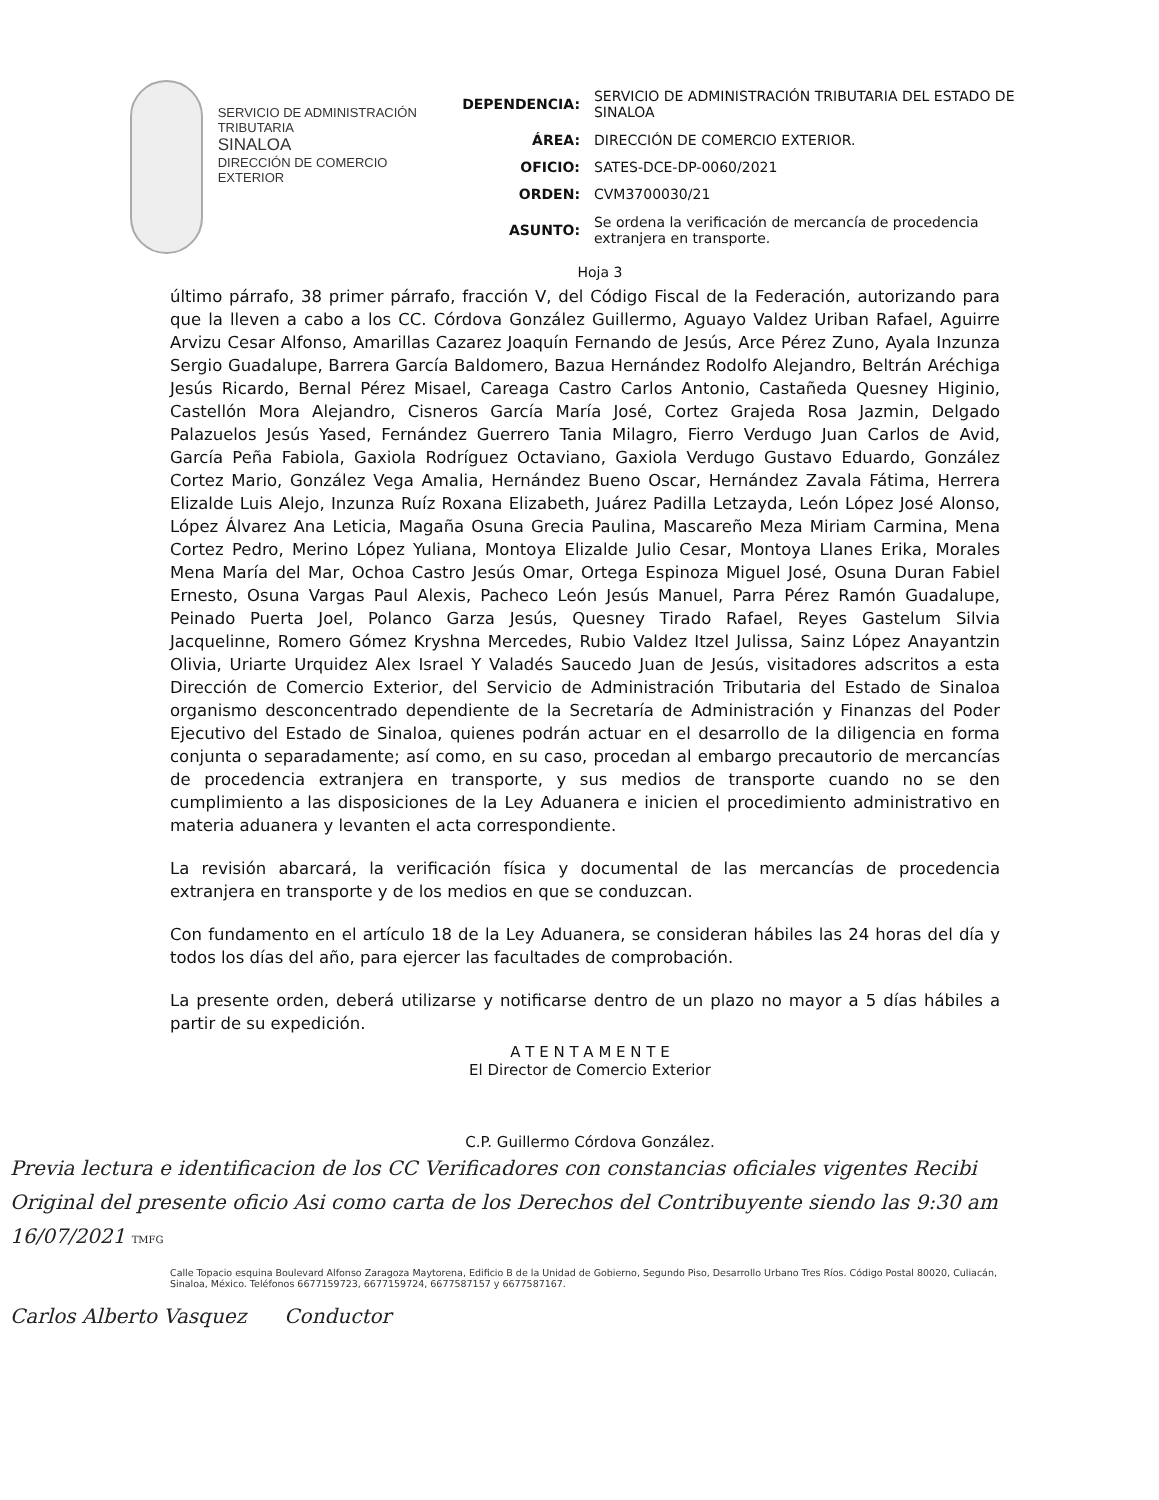SERVICIO DE ADMINISTRACIÓN
TRIBUTARIA
SINALOA
DIRECCIÓN DE COMERCIO
EXTERIOR
| DEPENDENCIA: | SERVICIO DE ADMINISTRACIÓN TRIBUTARIA DEL ESTADO DE SINALOA |
| ÁREA: | DIRECCIÓN DE COMERCIO EXTERIOR. |
| OFICIO: | SATES-DCE-DP-0060/2021 |
| ORDEN: | CVM3700030/21 |
| ASUNTO: | Se ordena la verificación de mercancía de procedencia extranjera en transporte. |
Hoja 3
último párrafo, 38 primer párrafo, fracción V, del Código Fiscal de la Federación, autorizando para que la lleven a cabo a los CC. Córdova González Guillermo, Aguayo Valdez Uriban Rafael, Aguirre Arvizu Cesar Alfonso, Amarillas Cazarez Joaquín Fernando de Jesús, Arce Pérez Zuno, Ayala Inzunza Sergio Guadalupe, Barrera García Baldomero, Bazua Hernández Rodolfo Alejandro, Beltrán Aréchiga Jesús Ricardo, Bernal Pérez Misael, Careaga Castro Carlos Antonio, Castañeda Quesney Higinio, Castellón Mora Alejandro, Cisneros García María José, Cortez Grajeda Rosa Jazmin, Delgado Palazuelos Jesús Yased, Fernández Guerrero Tania Milagro, Fierro Verdugo Juan Carlos de Avid, García Peña Fabiola, Gaxiola Rodríguez Octaviano, Gaxiola Verdugo Gustavo Eduardo, González Cortez Mario, González Vega Amalia, Hernández Bueno Oscar, Hernández Zavala Fátima, Herrera Elizalde Luis Alejo, Inzunza Ruíz Roxana Elizabeth, Juárez Padilla Letzayda, León López José Alonso, López Álvarez Ana Leticia, Magaña Osuna Grecia Paulina, Mascareño Meza Miriam Carmina, Mena Cortez Pedro, Merino López Yuliana, Montoya Elizalde Julio Cesar, Montoya Llanes Erika, Morales Mena María del Mar, Ochoa Castro Jesús Omar, Ortega Espinoza Miguel José, Osuna Duran Fabiel Ernesto, Osuna Vargas Paul Alexis, Pacheco León Jesús Manuel, Parra Pérez Ramón Guadalupe, Peinado Puerta Joel, Polanco Garza Jesús, Quesney Tirado Rafael, Reyes Gastelum Silvia Jacquelinne, Romero Gómez Kryshna Mercedes, Rubio Valdez Itzel Julissa, Sainz López Anayantzin Olivia, Uriarte Urquidez Alex Israel Y Valadés Saucedo Juan de Jesús, visitadores adscritos a esta Dirección de Comercio Exterior, del Servicio de Administración Tributaria del Estado de Sinaloa organismo desconcentrado dependiente de la Secretaría de Administración y Finanzas del Poder Ejecutivo del Estado de Sinaloa, quienes podrán actuar en el desarrollo de la diligencia en forma conjunta o separadamente; así como, en su caso, procedan al embargo precautorio de mercancías de procedencia extranjera en transporte, y sus medios de transporte cuando no se den cumplimiento a las disposiciones de la Ley Aduanera e inicien el procedimiento administrativo en materia aduanera y levanten el acta correspondiente.
La revisión abarcará, la verificación física y documental de las mercancías de procedencia extranjera en transporte y de los medios en que se conduzcan.
Con fundamento en el artículo 18 de la Ley Aduanera, se consideran hábiles las 24 horas del día y todos los días del año, para ejercer las facultades de comprobación.
La presente orden, deberá utilizarse y notificarse dentro de un plazo no mayor a 5 días hábiles a partir de su expedición.
A T E N T A M E N T E
El Director de Comercio Exterior
C.P. Guillermo Córdova González.
Previa lectura e identificacion de los CC Verificadores con constancias oficiales vigentes Recibi Original del presente oficio Asi como carta de los Derechos del Contribuyente siendo las 9:30 am 16/07/2021 TMFG
Calle Topacio esquina Boulevard Alfonso Zaragoza Maytorena, Edificio B de la Unidad de Gobierno, Segundo Piso, Desarrollo Urbano Tres Ríos. Código Postal 80020, Culiacán, Sinaloa, México. Teléfonos 6677159723, 6677159724, 6677587157 y 6677587167.
Carlos Alberto Vasquez Conductor